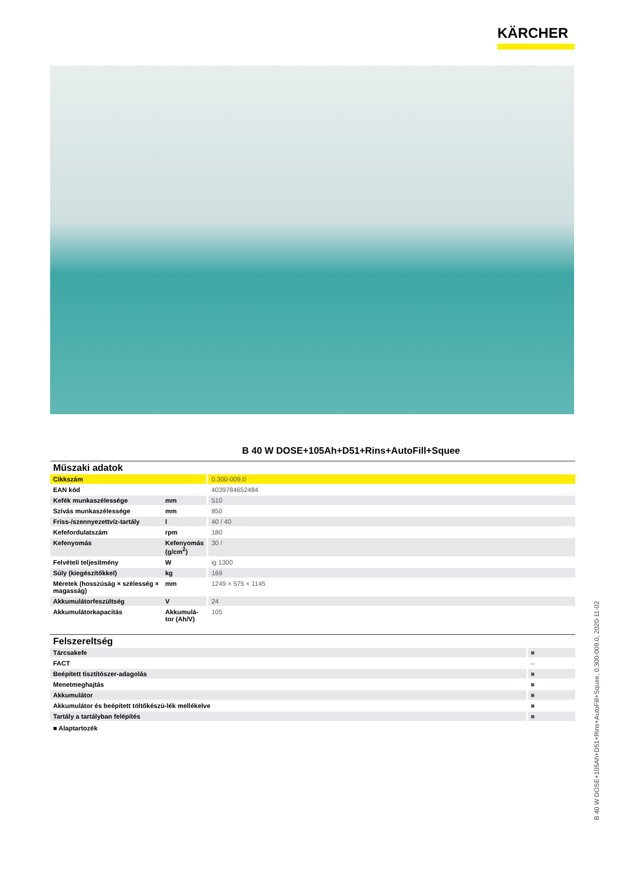KÄRCHER
B 40 W DOSE+105Ah+D51+Rins+AutoFill+Squee
Műszaki adatok
| Cikkszám | | 0.300-009.0 |
| EAN kód | | 4039784652484 |
| Kefék munkaszélessége | mm | 510 |
| Szívás munkaszélessége | mm | 850 |
| Friss-/szennyezettvíz-tartály | l | 40 / 40 |
| Kefefordulatszám | rpm | 180 |
| Kefenyomás | Kefenyomás (g/cm<sup>2</sup>) | 30 / |
| Felvételi teljesítmény | W | ig 1300 |
| Súly (kiegészítőkkel) | kg | 169 |
| Méretek (hosszúság × szélesség × magasság) | mm | 1249 × 575 × 1145 |
| Akkumulátorfeszültség | V | 24 |
| Akkumulátorkapacitás | Akkumulá-tor (Ah/V) | 105 |
Felszereltség
| Tárcsakefe | ■ |
| FACT | – |
| Beépített tisztítószer-adagolás | ■ |
| Menetmeghajtás | ■ |
| Akkumulátor | ■ |
| Akkumulátor és beépített töltőkészü-lék mellékelve | ■ |
| Tartály a tartályban felépítés | ■ |
■ Alaptartozék
B 40 W DOSE+105Ah+D51+Rins+AutoFill+Squee, 0.300-009.0, 2020-11-02